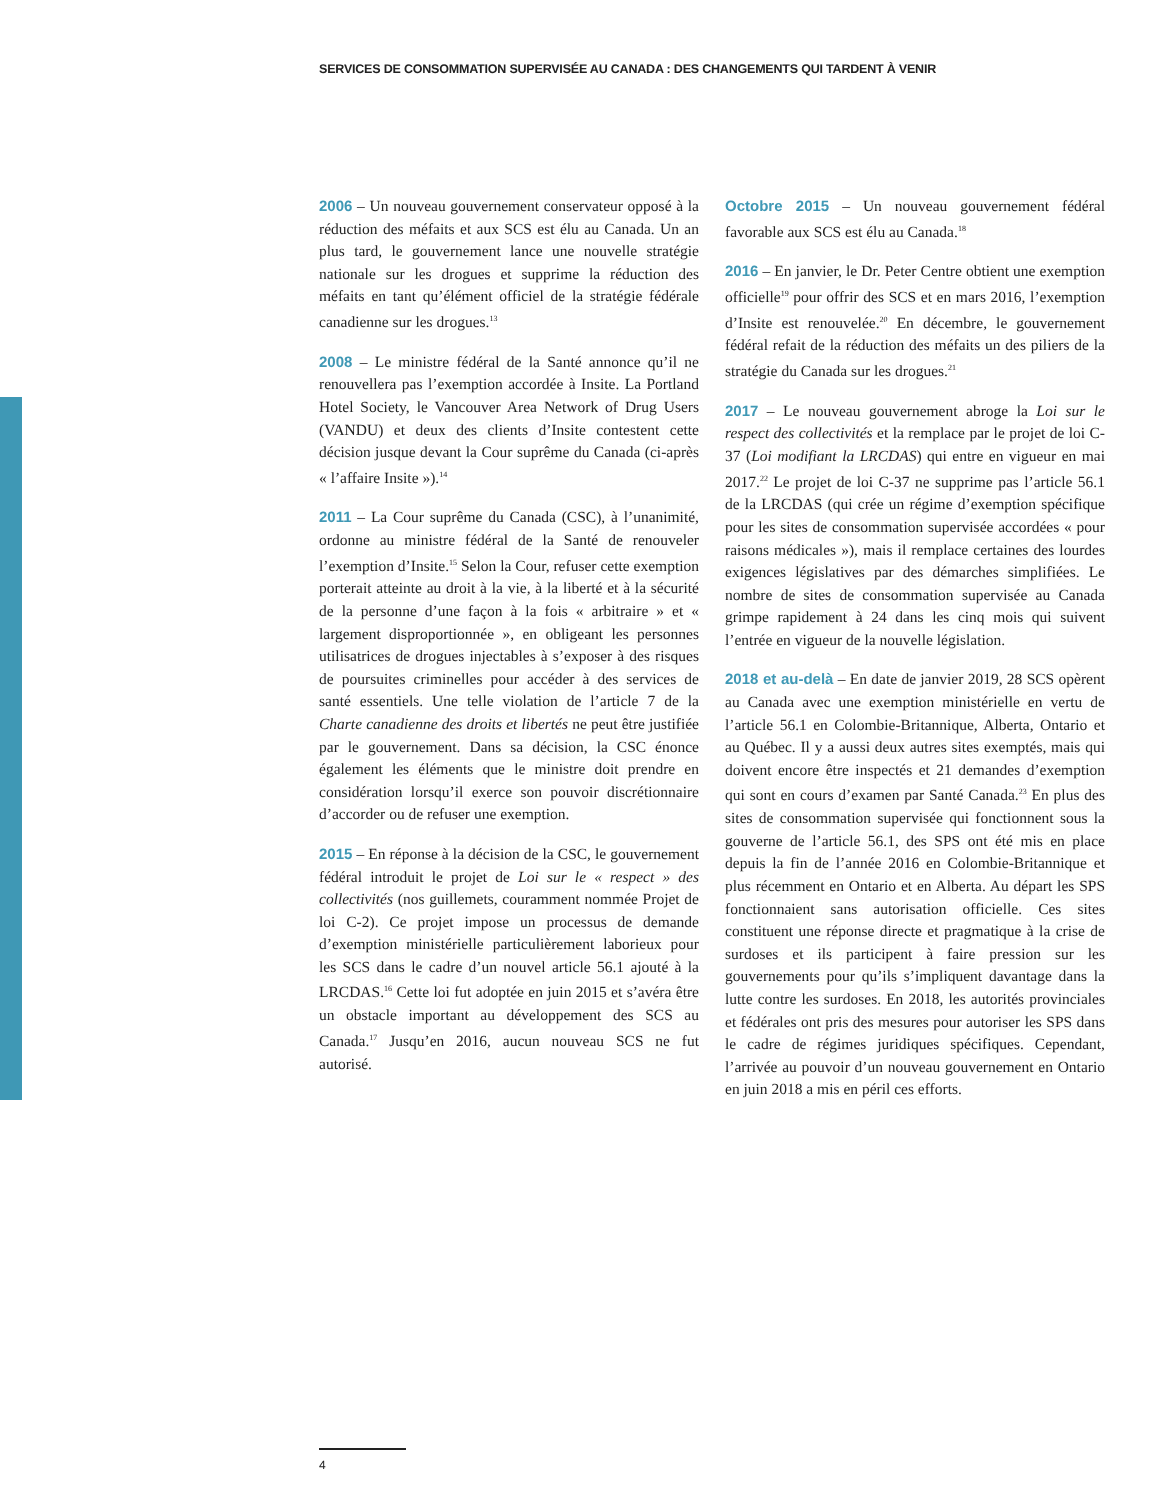SERVICES DE CONSOMMATION SUPERVISÉE AU CANADA : DES CHANGEMENTS QUI TARDENT À VENIR
2006 – Un nouveau gouvernement conservateur opposé à la réduction des méfaits et aux SCS est élu au Canada. Un an plus tard, le gouvernement lance une nouvelle stratégie nationale sur les drogues et supprime la réduction des méfaits en tant qu’élément officiel de la stratégie fédérale canadienne sur les drogues.<sup>13</sup>
2008 – Le ministre fédéral de la Santé annonce qu’il ne renouvellera pas l’exemption accordée à Insite. La Portland Hotel Society, le Vancouver Area Network of Drug Users (VANDU) et deux des clients d’Insite contestent cette décision jusque devant la Cour suprême du Canada (ci-après « l’affaire Insite »).<sup>14</sup>
2011 – La Cour suprême du Canada (CSC), à l’unanimité, ordonne au ministre fédéral de la Santé de renouveler l’exemption d’Insite.<sup>15</sup> Selon la Cour, refuser cette exemption porterait atteinte au droit à la vie, à la liberté et à la sécurité de la personne d’une façon à la fois « arbitraire » et « largement disproportionnée », en obligeant les personnes utilisatrices de drogues injectables à s’exposer à des risques de poursuites criminelles pour accéder à des services de santé essentiels. Une telle violation de l’article 7 de la Charte canadienne des droits et libertés ne peut être justifiée par le gouvernement. Dans sa décision, la CSC énonce également les éléments que le ministre doit prendre en considération lorsqu’il exerce son pouvoir discrétionnaire d’accorder ou de refuser une exemption.
2015 – En réponse à la décision de la CSC, le gouvernement fédéral introduit le projet de Loi sur le « respect » des collectivités (nos guillemets, couramment nommée Projet de loi C-2). Ce projet impose un processus de demande d’exemption ministérielle particulièrement laborieux pour les SCS dans le cadre d’un nouvel article 56.1 ajouté à la LRCDAS.<sup>16</sup> Cette loi fut adoptée en juin 2015 et s’avéra être un obstacle important au développement des SCS au Canada.<sup>17</sup> Jusqu’en 2016, aucun nouveau SCS ne fut autorisé.
Octobre 2015 – Un nouveau gouvernement fédéral favorable aux SCS est élu au Canada.<sup>18</sup>
2016 – En janvier, le Dr. Peter Centre obtient une exemption officielle<sup>19</sup> pour offrir des SCS et en mars 2016, l’exemption d’Insite est renouvelée.<sup>20</sup> En décembre, le gouvernement fédéral refait de la réduction des méfaits un des piliers de la stratégie du Canada sur les drogues.<sup>21</sup>
2017 – Le nouveau gouvernement abroge la Loi sur le respect des collectivités et la remplace par le projet de loi C-37 (Loi modifiant la LRCDAS) qui entre en vigueur en mai 2017.<sup>22</sup> Le projet de loi C-37 ne supprime pas l’article 56.1 de la LRCDAS (qui crée un régime d’exemption spécifique pour les sites de consommation supervisée accordées « pour raisons médicales »), mais il remplace certaines des lourdes exigences législatives par des démarches simplifiées. Le nombre de sites de consommation supervisée au Canada grimpe rapidement à 24 dans les cinq mois qui suivent l’entrée en vigueur de la nouvelle législation.
2018 et au-delà – En date de janvier 2019, 28 SCS opèrent au Canada avec une exemption ministérielle en vertu de l’article 56.1 en Colombie-Britannique, Alberta, Ontario et au Québec. Il y a aussi deux autres sites exemptés, mais qui doivent encore être inspectés et 21 demandes d’exemption qui sont en cours d’examen par Santé Canada.<sup>23</sup> En plus des sites de consommation supervisée qui fonctionnent sous la gouverne de l’article 56.1, des SPS ont été mis en place depuis la fin de l’année 2016 en Colombie-Britannique et plus récemment en Ontario et en Alberta. Au départ les SPS fonctionnaient sans autorisation officielle. Ces sites constituent une réponse directe et pragmatique à la crise de surdoses et ils participent à faire pression sur les gouvernements pour qu’ils s’impliquent davantage dans la lutte contre les surdoses. En 2018, les autorités provinciales et fédérales ont pris des mesures pour autoriser les SPS dans le cadre de régimes juridiques spécifiques. Cependant, l’arrivée au pouvoir d’un nouveau gouvernement en Ontario en juin 2018 a mis en péril ces efforts.
4